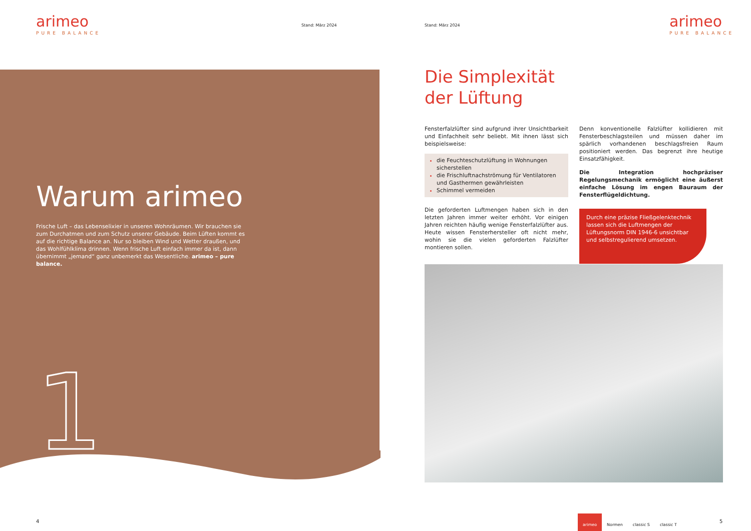arimeo
PURE BALANCE
Stand: März 2024 Stand: März 2024 arimeo
PURE BALANCE
Warum arimeo
Frische Luft – das Lebenselixier in unseren Wohnräumen. Wir brauchen sie zum Durchatmen und zum Schutz unserer Gebäude. Beim Lüften kommt es auf die richtige Balance an. Nur so bleiben Wind und Wetter draußen, und das Wohlfühlklima drinnen. Wenn frische Luft einfach immer da ist, dann übernimmt „jemand“ ganz unbemerkt das Wesentliche. arimeo – pure balance.
1
Die Simplexität
der Lüftung
Fensterfalzlüfter sind aufgrund ihrer Unsichtbarkeit und Einfachheit sehr beliebt. Mit ihnen lässt sich beispielsweise:
die Feuchteschutzlüftung in Wohnungen sicherstellen
die Frischluftnachströmung für Ventilatoren und Gasthermen gewährleisten
Schimmel vermeiden
Die geforderten Luftmengen haben sich in den letzten Jahren immer weiter erhöht. Vor einigen Jahren reichten häufig wenige Fensterfalzlüfter aus. Heute wissen Fensterhersteller oft nicht mehr, wohin sie die vielen geforderten Falzlüfter montieren sollen.
Denn konventionelle Falzlüfter kollidieren mit Fensterbeschlagsteilen und müssen daher im spärlich vorhandenen beschlagsfreien Raum positioniert werden. Das begrenzt ihre heutige Einsatzfähigkeit.
Die Integration hochpräziser Regelungsmechanik ermöglicht eine äußerst einfache Lösung im engen Bauraum der Fensterflügeldichtung.
Durch eine präzise Fließgelenktechnik lassen sich die Luftmengen der Lüftungsnorm DIN 1946-6 unsichtbar und selbstregulierend umsetzen.
4
arimeo Normen classic S classic T
5